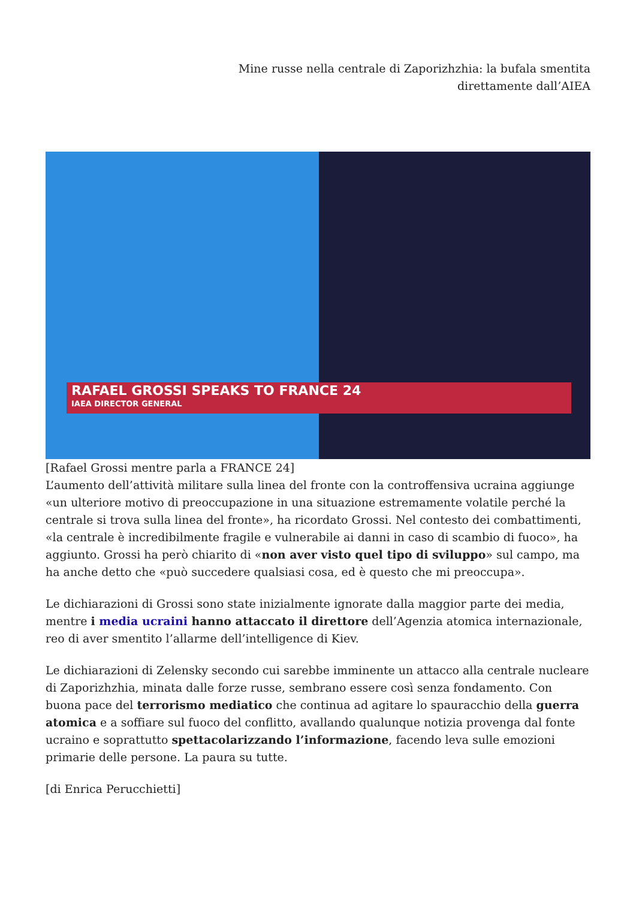Mine russe nella centrale di Zaporizhzhia: la bufala smentita
direttamente dall’AIEA
RAFAEL GROSSI SPEAKS TO FRANCE 24
IAEA DIRECTOR GENERAL
[Rafael Grossi mentre parla a FRANCE 24]
L’aumento dell’attività militare sulla linea del fronte con la controffensiva ucraina aggiunge «un ulteriore motivo di preoccupazione in una situazione estremamente volatile perché la centrale si trova sulla linea del fronte», ha ricordato Grossi. Nel contesto dei combattimenti, «la centrale è incredibilmente fragile e vulnerabile ai danni in caso di scambio di fuoco», ha aggiunto. Grossi ha però chiarito di «non aver visto quel tipo di sviluppo» sul campo, ma ha anche detto che «può succedere qualsiasi cosa, ed è questo che mi preoccupa».
Le dichiarazioni di Grossi sono state inizialmente ignorate dalla maggior parte dei media, mentre i media ucraini hanno attaccato il direttore dell’Agenzia atomica internazionale, reo di aver smentito l’allarme dell’intelligence di Kiev.
Le dichiarazioni di Zelensky secondo cui sarebbe imminente un attacco alla centrale nucleare di Zaporizhzhia, minata dalle forze russe, sembrano essere così senza fondamento. Con buona pace del terrorismo mediatico che continua ad agitare lo spauracchio della guerra atomica e a soffiare sul fuoco del conflitto, avallando qualunque notizia provenga dal fonte ucraino e soprattutto spettacolarizzando l’informazione, facendo leva sulle emozioni primarie delle persone. La paura su tutte.
[di Enrica Perucchietti]